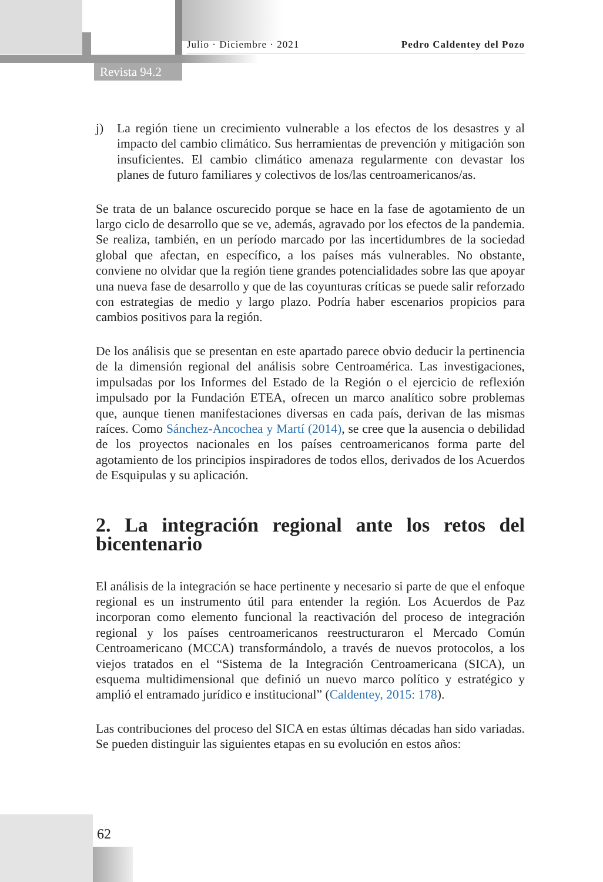Julio · Diciembre · 2021 Pedro Caldentey del Pozo
Revista 94.2
j) La región tiene un crecimiento vulnerable a los efectos de los desastres y al impacto del cambio climático. Sus herramientas de prevención y mitigación son insuficientes. El cambio climático amenaza regularmente con devastar los planes de futuro familiares y colectivos de los/las centroamericanos/as.
Se trata de un balance oscurecido porque se hace en la fase de agotamiento de un largo ciclo de desarrollo que se ve, además, agravado por los efectos de la pandemia. Se realiza, también, en un período marcado por las incertidumbres de la sociedad global que afectan, en específico, a los países más vulnerables. No obstante, conviene no olvidar que la región tiene grandes potencialidades sobre las que apoyar una nueva fase de desarrollo y que de las coyunturas críticas se puede salir reforzado con estrategias de medio y largo plazo. Podría haber escenarios propicios para cambios positivos para la región.
De los análisis que se presentan en este apartado parece obvio deducir la pertinencia de la dimensión regional del análisis sobre Centroamérica. Las investigaciones, impulsadas por los Informes del Estado de la Región o el ejercicio de reflexión impulsado por la Fundación ETEA, ofrecen un marco analítico sobre problemas que, aunque tienen manifestaciones diversas en cada país, derivan de las mismas raíces. Como Sánchez-Ancochea y Martí (2014), se cree que la ausencia o debilidad de los proyectos nacionales en los países centroamericanos forma parte del agotamiento de los principios inspiradores de todos ellos, derivados de los Acuerdos de Esquipulas y su aplicación.
2. La integración regional ante los retos del bicentenario
El análisis de la integración se hace pertinente y necesario si parte de que el enfoque regional es un instrumento útil para entender la región. Los Acuerdos de Paz incorporan como elemento funcional la reactivación del proceso de integración regional y los países centroamericanos reestructuraron el Mercado Común Centroamericano (MCCA) transformándolo, a través de nuevos protocolos, a los viejos tratados en el “Sistema de la Integración Centroamericana (SICA), un esquema multidimensional que definió un nuevo marco político y estratégico y amplió el entramado jurídico e institucional” (Caldentey, 2015: 178).
Las contribuciones del proceso del SICA en estas últimas décadas han sido variadas. Se pueden distinguir las siguientes etapas en su evolución en estos años:
62